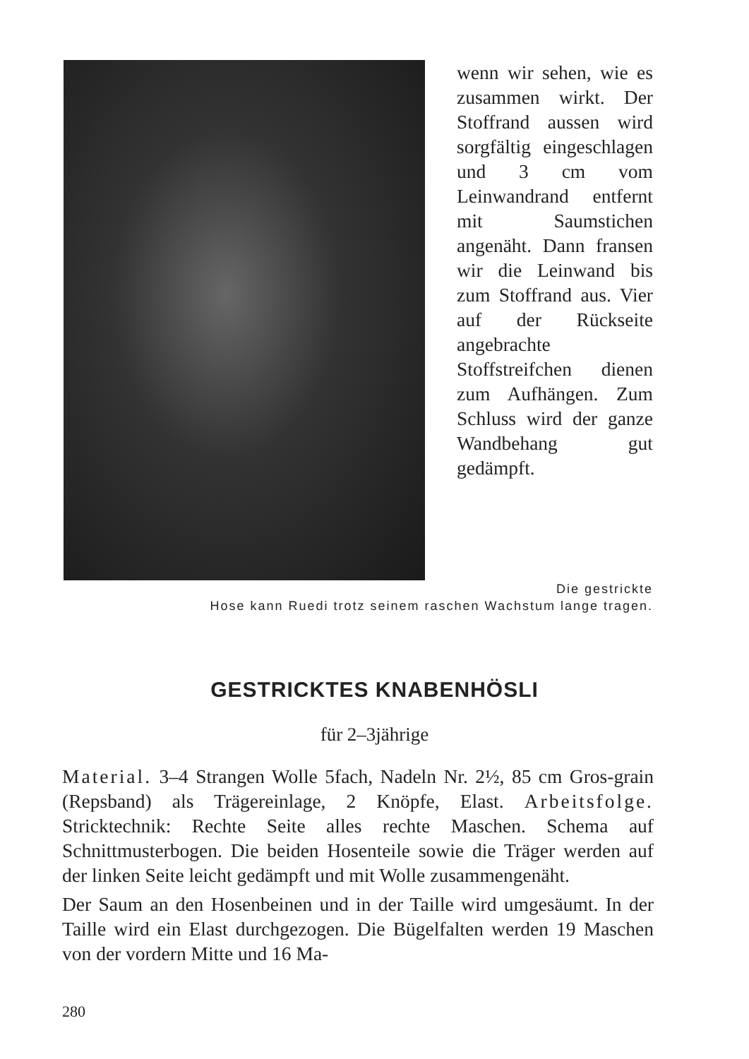wenn wir sehen, wie es zusammen wirkt. Der Stoffrand aussen wird sorgfältig eingeschlagen und 3 cm vom Leinwandrand entfernt mit Saumstichen angenäht. Dann fransen wir die Leinwand bis zum Stoffrand aus. Vier auf der Rückseite angebrachte Stoffstreifchen dienen zum Aufhängen. Zum Schluss wird der ganze Wandbehang gut gedämpft.
Die gestrickte
Hose kann Ruedi trotz seinem raschen Wachstum lange tragen.
GESTRICKTES KNABENHÖSLI
für 2–3jährige
Material. 3–4 Strangen Wolle 5fach, Nadeln Nr. 2½, 85 cm Gros-grain (Repsband) als Trägereinlage, 2 Knöpfe, Elast. Arbeitsfolge. Stricktechnik: Rechte Seite alles rechte Maschen. Schema auf Schnittmusterbogen. Die beiden Hosenteile sowie die Träger werden auf der linken Seite leicht gedämpft und mit Wolle zusammengenäht.
Der Saum an den Hosenbeinen und in der Taille wird umgesäumt. In der Taille wird ein Elast durchgezogen. Die Bügelfalten werden 19 Maschen von der vordern Mitte und 16 Ma-
280